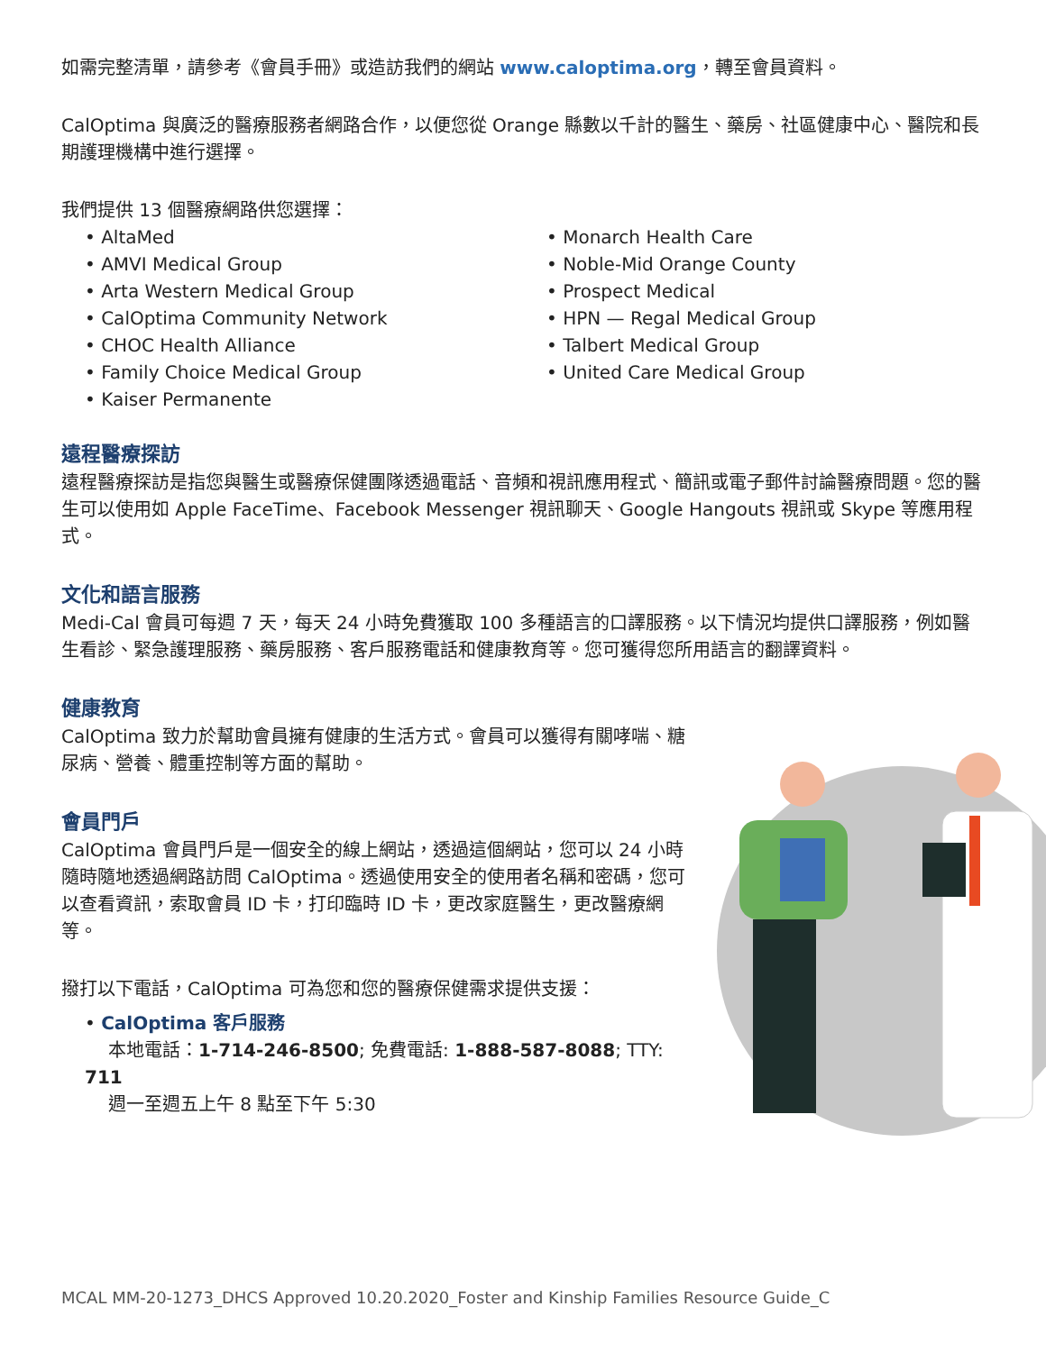如需完整清單，請參考《會員手冊》或造訪我們的網站 www.caloptima.org，轉至會員資料。
CalOptima 與廣泛的醫療服務者網路合作，以便您從 Orange 縣數以千計的醫生、藥房、社區健康中心、醫院和長期護理機構中進行選擇。
我們提供 13 個醫療網路供您選擇：
• AltaMed
• AMVI Medical Group
• Arta Western Medical Group
• CalOptima Community Network
• CHOC Health Alliance
• Family Choice Medical Group
• Kaiser Permanente
• Monarch Health Care
• Noble-Mid Orange County
• Prospect Medical
• HPN — Regal Medical Group
• Talbert Medical Group
• United Care Medical Group
遠程醫療探訪
遠程醫療探訪是指您與醫生或醫療保健團隊透過電話、音頻和視訊應用程式、簡訊或電子郵件討論醫療問題。您的醫生可以使用如 Apple FaceTime、Facebook Messenger 視訊聊天、Google Hangouts 視訊或 Skype 等應用程式。
文化和語言服務
Medi-Cal 會員可每週 7 天，每天 24 小時免費獲取 100 多種語言的口譯服務。以下情況均提供口譯服務，例如醫生看診、緊急護理服務、藥房服務、客戶服務電話和健康教育等。您可獲得您所用語言的翻譯資料。
健康教育
CalOptima 致力於幫助會員擁有健康的生活方式。會員可以獲得有關哮喘、糖尿病、營養、體重控制等方面的幫助。
會員門戶
CalOptima 會員門戶是一個安全的線上網站，透過這個網站，您可以 24 小時隨時隨地透過網路訪問 CalOptima。透過使用安全的使用者名稱和密碼，您可以查看資訊，索取會員 ID 卡，打印臨時 ID 卡，更改家庭醫生，更改醫療網等。
撥打以下電話，CalOptima 可為您和您的醫療保健需求提供支援：
• CalOptima 客戶服務
本地電話：1-714-246-8500; 免費電話: 1-888-587-8088; TTY: 711
週一至週五上午 8 點至下午 5:30
MCAL MM-20-1273_DHCS Approved 10.20.2020_Foster and Kinship Families Resource Guide_C